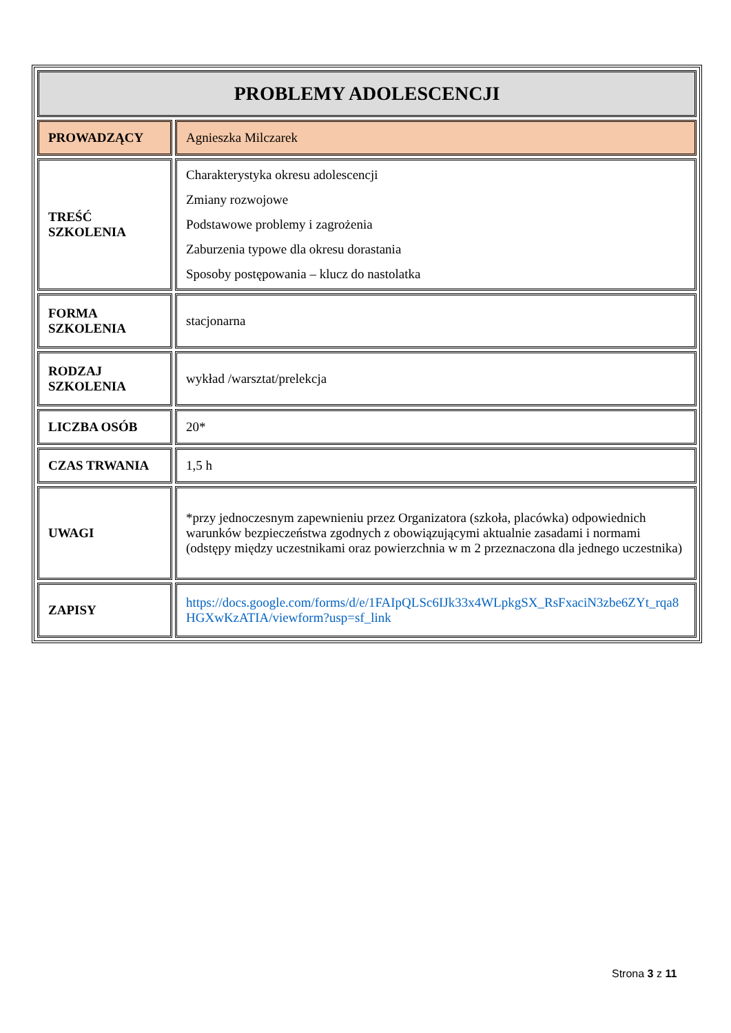| PROBLEMY ADOLESCENCJI | |
| PROWADZĄCY | Agnieszka Milczarek |
| TREŚĆ SZKOLENIA | Charakterystyka okresu adolescencji Zmiany rozwojowe Podstawowe problemy i zagrożenia Zaburzenia typowe dla okresu dorastania Sposoby postępowania – klucz do nastolatka |
| FORMA SZKOLENIA | stacjonarna |
| RODZAJ SZKOLENIA | wykład /warsztat/prelekcja |
| LICZBA OSÓB | 20* |
| CZAS TRWANIA | 1,5 h |
| UWAGI | *przy jednoczesnym zapewnieniu przez Organizatora (szkoła, placówka) odpowiednich warunków bezpieczeństwa zgodnych z obowiązującymi aktualnie zasadami i normami (odstępy między uczestnikami oraz powierzchnia w m 2 przeznaczona dla jednego uczestnika) |
| ZAPISY | https://docs.google.com/forms/d/e/1FAIpQLSc6IJk33x4WLpkgSX_RsFxaciN3zbe6ZYt_rqa8HGXwKzATIA/viewform?usp=sf_link |
Strona 3 z 11